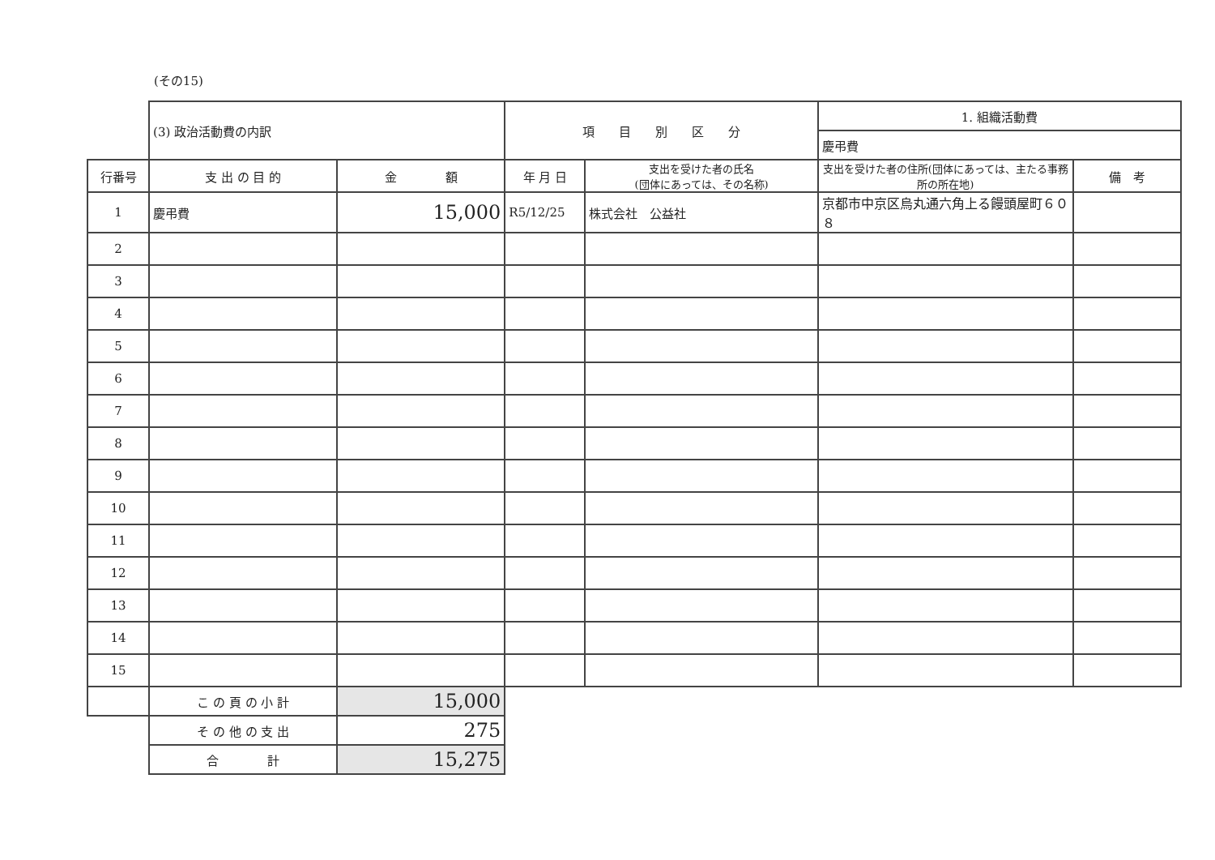(その15)
| | (3) 政治活動費の内訳 | | 項 目 別 区 分 | | 1. 組織活動費 | |
| | | | | | 慶弔費 | |
| 行番号 | 支 出 の 目 的 | 金 額 | 年 月 日 | 支出を受けた者の氏名 (団体にあっては、その名称) | 支出を受けた者の住所(団体にあっては、主たる事務所の所在地) | 備 考 |
| 1 | 慶弔費 | 15,000 | R5/12/25 | 株式会社 公益社 | 京都市中京区烏丸通六角上る饅頭屋町６０８ | |
| 2 | | | | | | |
| 3 | | | | | | |
| 4 | | | | | | |
| 5 | | | | | | |
| 6 | | | | | | |
| 7 | | | | | | |
| 8 | | | | | | |
| 9 | | | | | | |
| 10 | | | | | | |
| 11 | | | | | | |
| 12 | | | | | | |
| 13 | | | | | | |
| 14 | | | | | | |
| 15 | | | | | | |
| | こ の 頁 の 小 計 | 15,000 | | | | |
| | そ の 他 の 支 出 | 275 | | | | |
| | 合 計 | 15,275 | | | | |